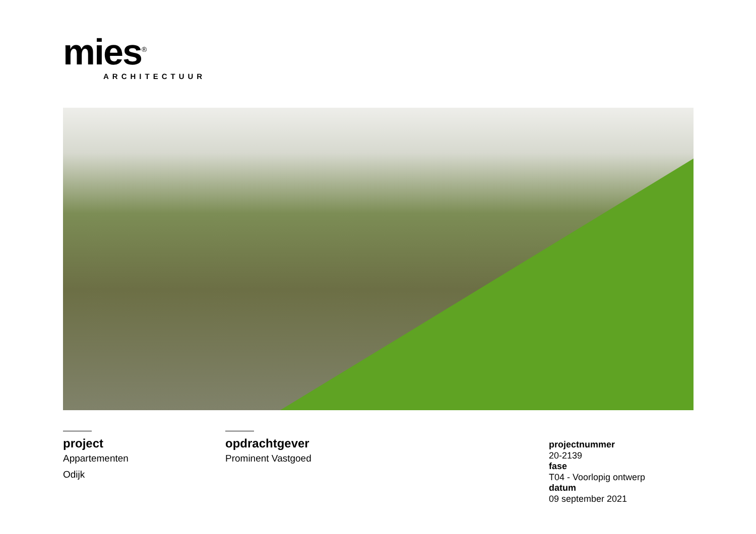mies<sup>®</sup>
ARCHITECTUUR
project
Appartementen
Odijk
opdrachtgever
Prominent Vastgoed
projectnummer
20-2139
fase
T04 - Voorlopig ontwerp
datum
09 september 2021